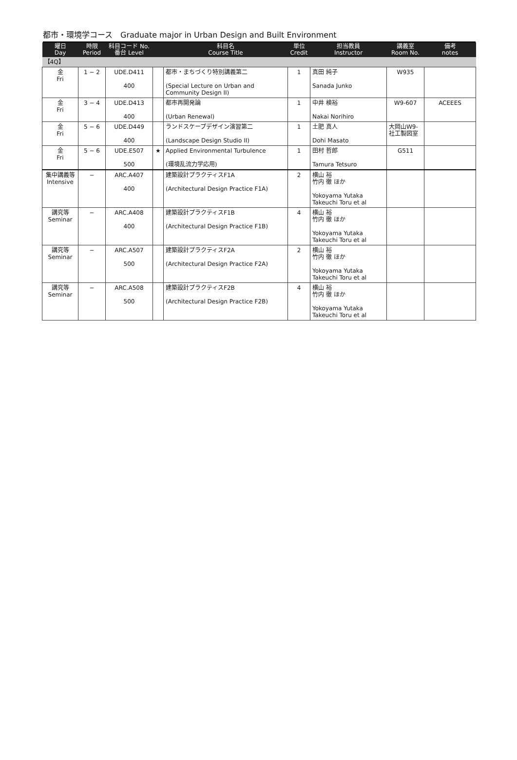都市・環境学コース　Graduate major in Urban Design and Built Environment
| 曜日 Day | 時限 Period | 科目コード No. 番台 Level | | 科目名 Course Title | 単位 Credit | 担当教員 Instructor | 講義室 Room No. | 備考 notes |
| --- | --- | --- | --- | --- | --- | --- | --- | --- |
| 【4Q】 | | | | | | | | |
| 金 Fri | 1 − 2 | UDE.D411 400 | | 都市・まちづくり特別講義第二 (Special Lecture on Urban and Community Design II) | 1 | 真田 純子 Sanada Junko | W935 | |
| 金 Fri | 3 − 4 | UDE.D413 400 | | 都市再開発論 (Urban Renewal) | 1 | 中井 検裕 Nakai Norihiro | W9-607 | ACEEES |
| 金 Fri | 5 − 6 | UDE.D449 400 | | ランドスケープデザイン演習第二 (Landscape Design Studio II) | 1 | 土肥 真人 Dohi Masato | 大岡山W9-社工製図室 | |
| 金 Fri | 5 − 6 | UDE.E507 500 | ★ | Applied Environmental Turbulence (環境乱流力学応用) | 1 | 田村 哲郎 Tamura Tetsuro | G511 | |
| 集中講義等 Intensive | − | ARC.A407 400 | | 建築設計プラクティスF1A (Architectural Design Practice F1A) | 2 | 横山 裕 竹内 徹 ほか Yokoyama Yutaka Takeuchi Toru et al | | |
| 講究等 Seminar | − | ARC.A408 400 | | 建築設計プラクティスF1B (Architectural Design Practice F1B) | 4 | 横山 裕 竹内 徹 ほか Yokoyama Yutaka Takeuchi Toru et al | | |
| 講究等 Seminar | − | ARC.A507 500 | | 建築設計プラクティスF2A (Architectural Design Practice F2A) | 2 | 横山 裕 竹内 徹 ほか Yokoyama Yutaka Takeuchi Toru et al | | |
| 講究等 Seminar | − | ARC.A508 500 | | 建築設計プラクティスF2B (Architectural Design Practice F2B) | 4 | 横山 裕 竹内 徹 ほか Yokoyama Yutaka Takeuchi Toru et al | | |